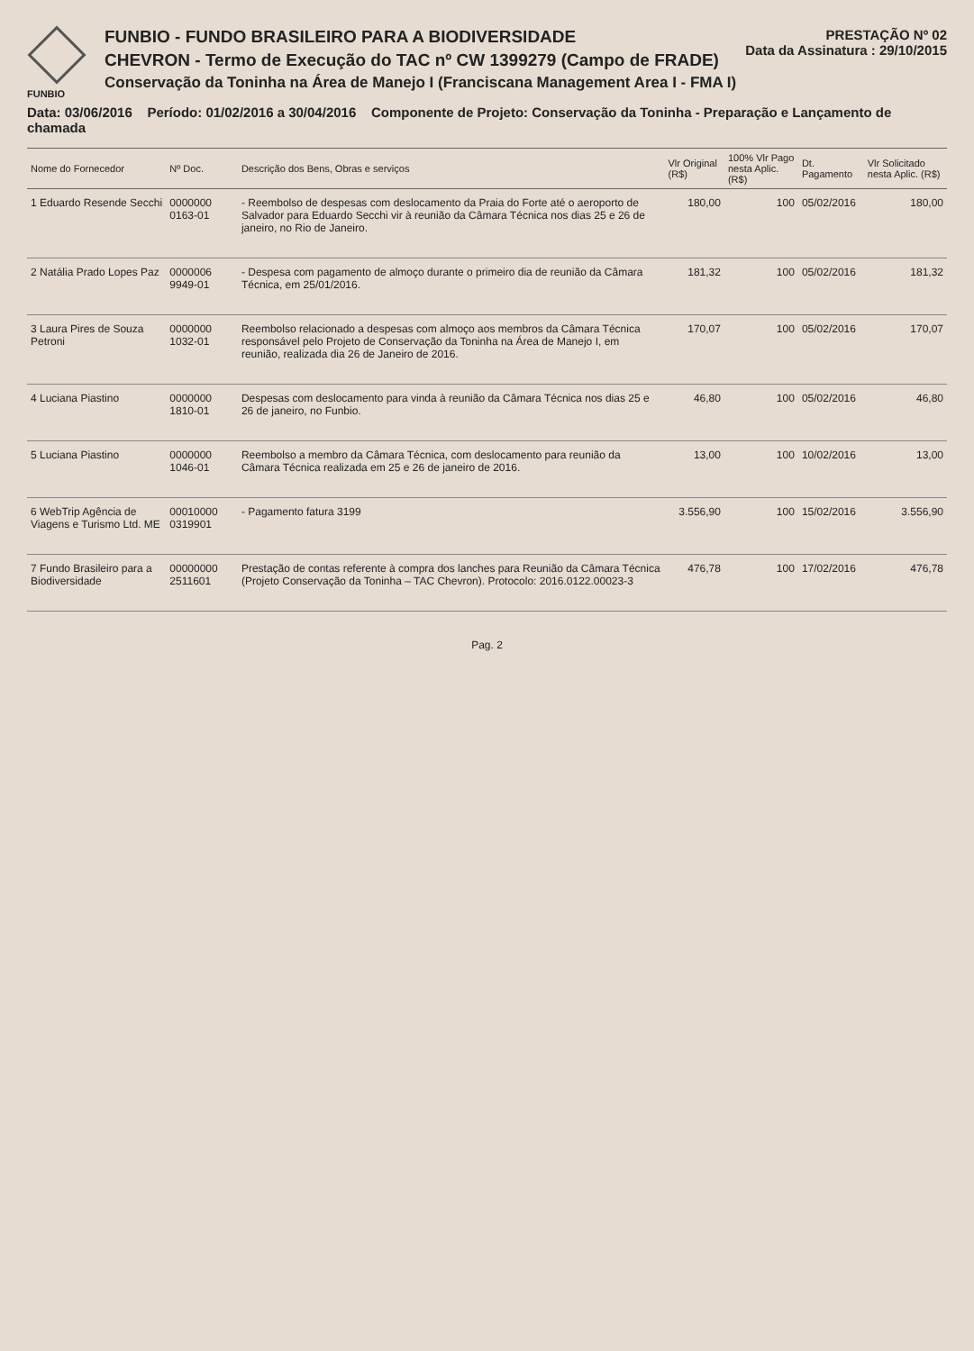FUNBIO
FUNBIO - FUNDO BRASILEIRO PARA A BIODIVERSIDADE
CHEVRON - Termo de Execução do TAC nº CW 1399279 (Campo de FRADE)
Conservação da Toninha na Área de Manejo I (Franciscana Management Area I - FMA I)
PRESTAÇÃO Nº 02
Data da Assinatura : 29/10/2015
Data: 03/06/2016 Período: 01/02/2016 a 30/04/2016 Componente de Projeto: Conservação da Toninha - Preparação e Lançamento de chamada
| Nome do Fornecedor | Nº Doc. | Descrição dos Bens, Obras e serviços | Vlr Original (R$) | 100% Vlr Pago nesta Aplic.(R$) | Dt. Pagamento | Vlr Solicitado nesta Aplic. (R$) |
| --- | --- | --- | --- | --- | --- | --- |
| 1 Eduardo Resende Secchi | 0000000 0163-01 | - Reembolso de despesas com deslocamento da Praia do Forte até o aeroporto de Salvador para Eduardo Secchi vir à reunião da Câmara Técnica nos dias 25 e 26 de janeiro, no Rio de Janeiro. | 180,00 | 100 | 05/02/2016 | 180,00 |
| 2 Natália Prado Lopes Paz | 0000006 9949-01 | - Despesa com pagamento de almoço durante o primeiro dia de reunião da Câmara Técnica, em 25/01/2016. | 181,32 | 100 | 05/02/2016 | 181,32 |
| 3 Laura Pires de Souza Petroni | 0000000 1032-01 | Reembolso relacionado a despesas com almoço aos membros da Câmara Técnica responsável pelo Projeto de Conservação da Toninha na Área de Manejo I, em reunião, realizada dia 26 de Janeiro de 2016. | 170,07 | 100 | 05/02/2016 | 170,07 |
| 4 Luciana Piastino | 0000000 1810-01 | Despesas com deslocamento para vinda à reunião da Câmara Técnica nos dias 25 e 26 de janeiro, no Funbio. | 46,80 | 100 | 05/02/2016 | 46,80 |
| 5 Luciana Piastino | 0000000 1046-01 | Reembolso a membro da Câmara Técnica, com deslocamento para reunião da Câmara Técnica realizada em 25 e 26 de janeiro de 2016. | 13,00 | 100 | 10/02/2016 | 13,00 |
| 6 WebTrip Agência de Viagens e Turismo Ltd. ME | 00010000 0319901 | - Pagamento fatura 3199 | 3.556,90 | 100 | 15/02/2016 | 3.556,90 |
| 7 Fundo Brasileiro para a Biodiversidade | 00000000 2511601 | Prestação de contas referente à compra dos lanches para Reunião da Câmara Técnica (Projeto Conservação da Toninha – TAC Chevron). Protocolo: 2016.0122.00023-3 | 476,78 | 100 | 17/02/2016 | 476,78 |
Pag. 2